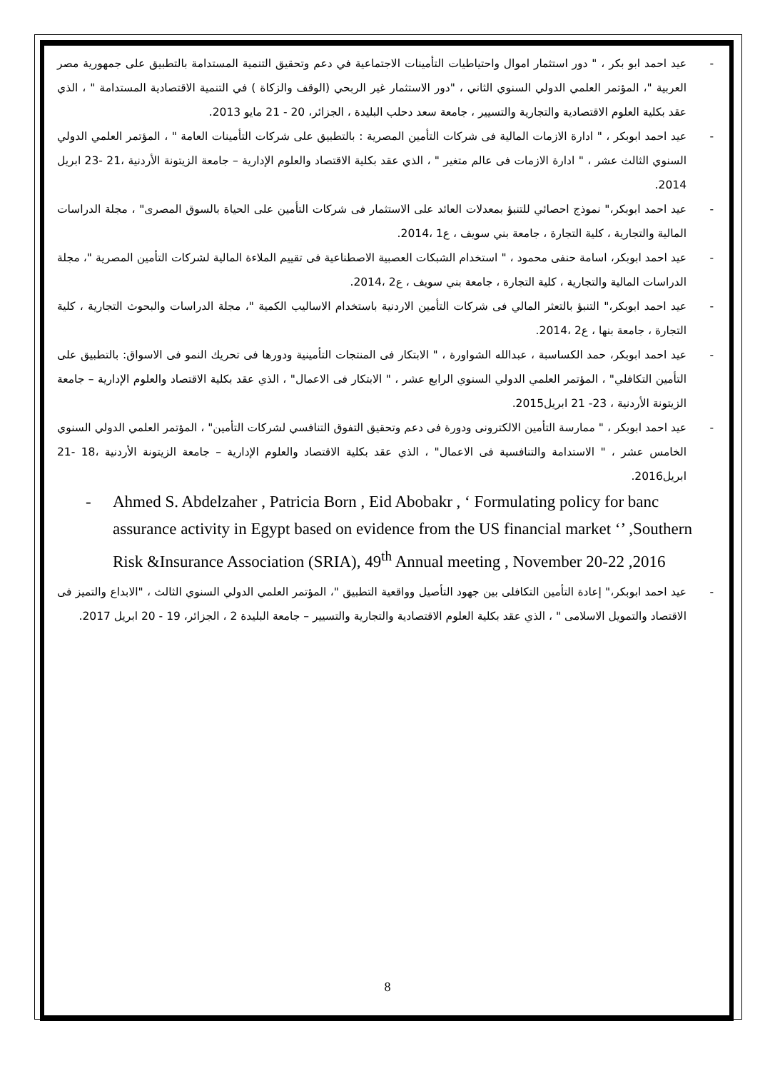- عيد احمد ابو بكر ، " دور استثمار اموال واحتياطيات التأمينات الاجتماعية في دعم وتحقيق التنمية المستدامة بالتطبيق على جمهورية مصر العربية "، المؤتمر العلمي الدولي السنوي الثاني ، "دور الاستثمار غير الربحي (الوقف والزكاة ) في التنمية الاقتصادية المستدامة " ، الذي عقد بكلية العلوم الاقتصادية والتجارية والتسيير ، جامعة سعد دحلب البليدة ، الجزائر، 20 - 21 مايو 2013.
- عيد احمد ابوبكر ، " ادارة الازمات المالية فى شركات التأمين المصرية : بالتطبيق على شركات التأمينات العامة " ، المؤتمر العلمي الدولي السنوي الثالث عشر ، " ادارة الازمات فى عالم متغير " ، الذي عقد بكلية الاقتصاد والعلوم الإدارية – جامعة الزيتونة الأردنية ،21 -23 ابريل 2014.
- عيد احمد ابوبكر،" نموذج احصائي للتنبؤ بمعدلات العائد على الاستثمار فى شركات التأمين على الحياة بالسوق المصرى" ، مجلة الدراسات المالية والتجارية ، كلية التجارة ، جامعة بني سويف ، ع1 ،2014.
- عيد احمد ابوبكر، اسامة حنفى محمود ، " استخدام الشبكات العصبية الاصطناعية فى تقييم الملاءة المالية لشركات التأمين المصرية "، مجلة الدراسات المالية والتجارية ، كلية التجارة ، جامعة بني سويف ، ع2 ،2014.
- عيد احمد ابوبكر،" التنبؤ بالتعثر المالي فى شركات التأمين الاردنية باستخدام الاساليب الكمية "، مجلة الدراسات والبحوث التجارية ، كلية التجارة ، جامعة بنها ، ع2 ،2014.
- عيد احمد ابوبكر، حمد الكساسبة ، عبدالله الشواورة ، " الابتكار فى المنتجات التأمينية ودورها فى تحريك النمو فى الاسواق: بالتطبيق على التأمين التكافلي" ، المؤتمر العلمي الدولي السنوي الرابع عشر ، " الابتكار فى الاعمال" ، الذي عقد بكلية الاقتصاد والعلوم الإدارية – جامعة الزيتونة الأردنية ، 23- 21 ابريل2015.
- عيد احمد ابوبكر ، " ممارسة التأمين الالكترونى ودورة فى دعم وتحقيق التفوق التنافسي لشركات التأمين" ، المؤتمر العلمي الدولي السنوي الخامس عشر ، " الاستدامة والتنافسية فى الاعمال" ، الذي عقد بكلية الاقتصاد والعلوم الإدارية – جامعة الزيتونة الأردنية ،18 -21 ابريل2016.
- Ahmed S. Abdelzaher , Patricia Born , Eid Abobakr , ‘ Formulating policy for banc assurance activity in Egypt based on evidence from the US financial market ‘’ ,Southern Risk &Insurance Association (SRIA), 49<sup>th</sup> Annual meeting , November 20-22 ,2016
- عيد احمد ابوبكر،" إعادة التأمين التكافلى بين جهود التأصيل وواقعية التطبيق "، المؤتمر العلمي الدولي السنوي الثالث ، "الابداع والتميز فى الاقتصاد والتمويل الاسلامى " ، الذي عقد بكلية العلوم الاقتصادية والتجارية والتسيير – جامعة البليدة 2 ، الجزائر، 19 - 20 ابريل 2017.
8